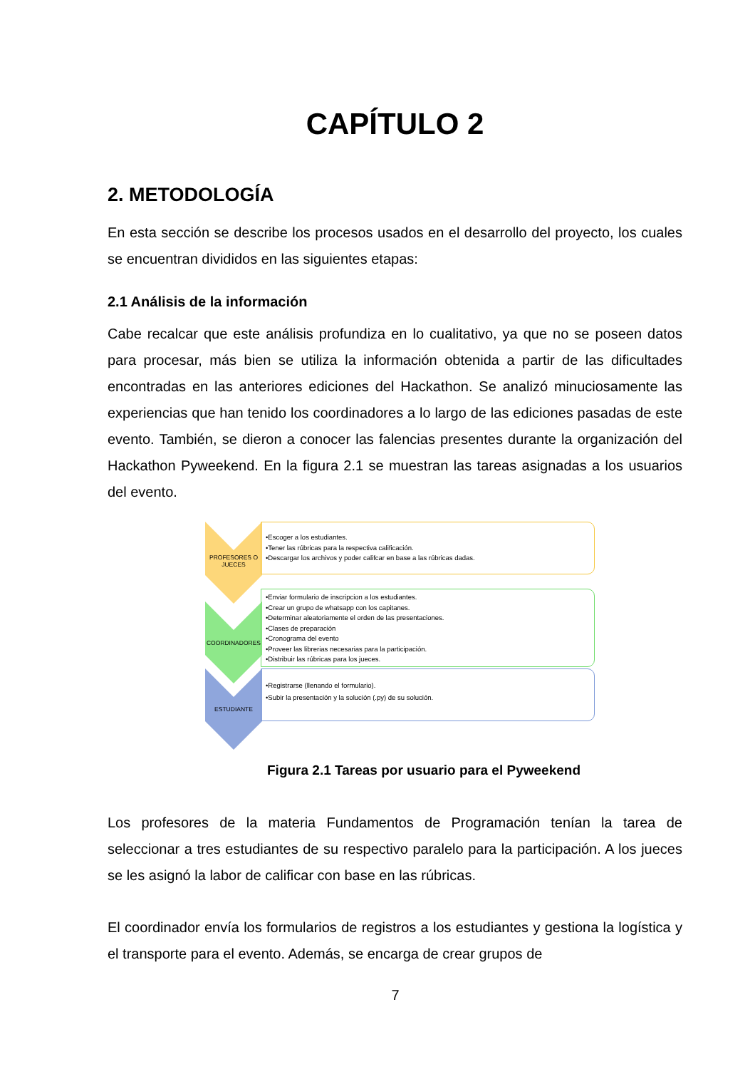CAPÍTULO 2
2. METODOLOGÍA
En esta sección se describe los procesos usados en el desarrollo del proyecto, los cuales se encuentran divididos en las siguientes etapas:
2.1 Análisis de la información
Cabe recalcar que este análisis profundiza en lo cualitativo, ya que no se poseen datos para procesar, más bien se utiliza la información obtenida a partir de las dificultades encontradas en las anteriores ediciones del Hackathon. Se analizó minuciosamente las experiencias que han tenido los coordinadores a lo largo de las ediciones pasadas de este evento. También, se dieron a conocer las falencias presentes durante la organización del Hackathon Pyweekend. En la figura 2.1 se muestran las tareas asignadas a los usuarios del evento.
PROFESORES O JUECES
COORDINADORES
ESTUDIANTE
•Escoger a los estudiantes.
•Tener las rúbricas para la respectiva calificación.
•Descargar los archivos y poder califcar en base a las rúbricas dadas.
•Enviar formulario de inscripcion a los estudiantes.
•Crear un grupo de whatsapp con los capitanes.
•Determinar aleatoriamente el orden de las presentaciones.
•Clases de preparación
•Cronograma del evento
•Proveer las librerias necesarias para la participación.
•Distribuir las rúbricas para los jueces.
•Registrarse (llenando el formulario).
•Subir la presentación y la solución (.py) de su solución.
Figura 2.1 Tareas por usuario para el Pyweekend
Los profesores de la materia Fundamentos de Programación tenían la tarea de seleccionar a tres estudiantes de su respectivo paralelo para la participación. A los jueces se les asignó la labor de calificar con base en las rúbricas.
El coordinador envía los formularios de registros a los estudiantes y gestiona la logística y el transporte para el evento. Además, se encarga de crear grupos de
7